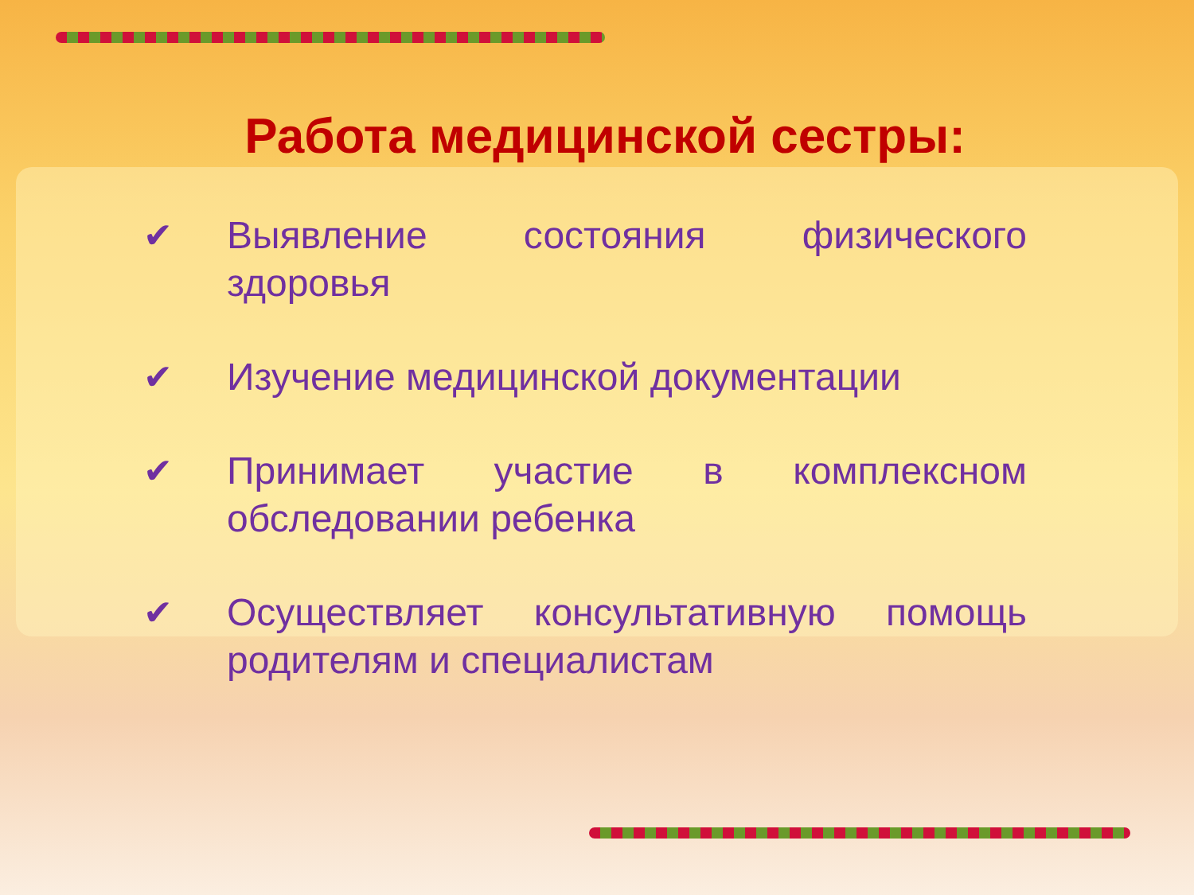Работа медицинской сестры:
✔ Выявление состояния физического здоровья
✔ Изучение медицинской документации
✔ Принимает участие в комплексном обследовании ребенка
✔ Осуществляет консультативную помощь родителям и специалистам